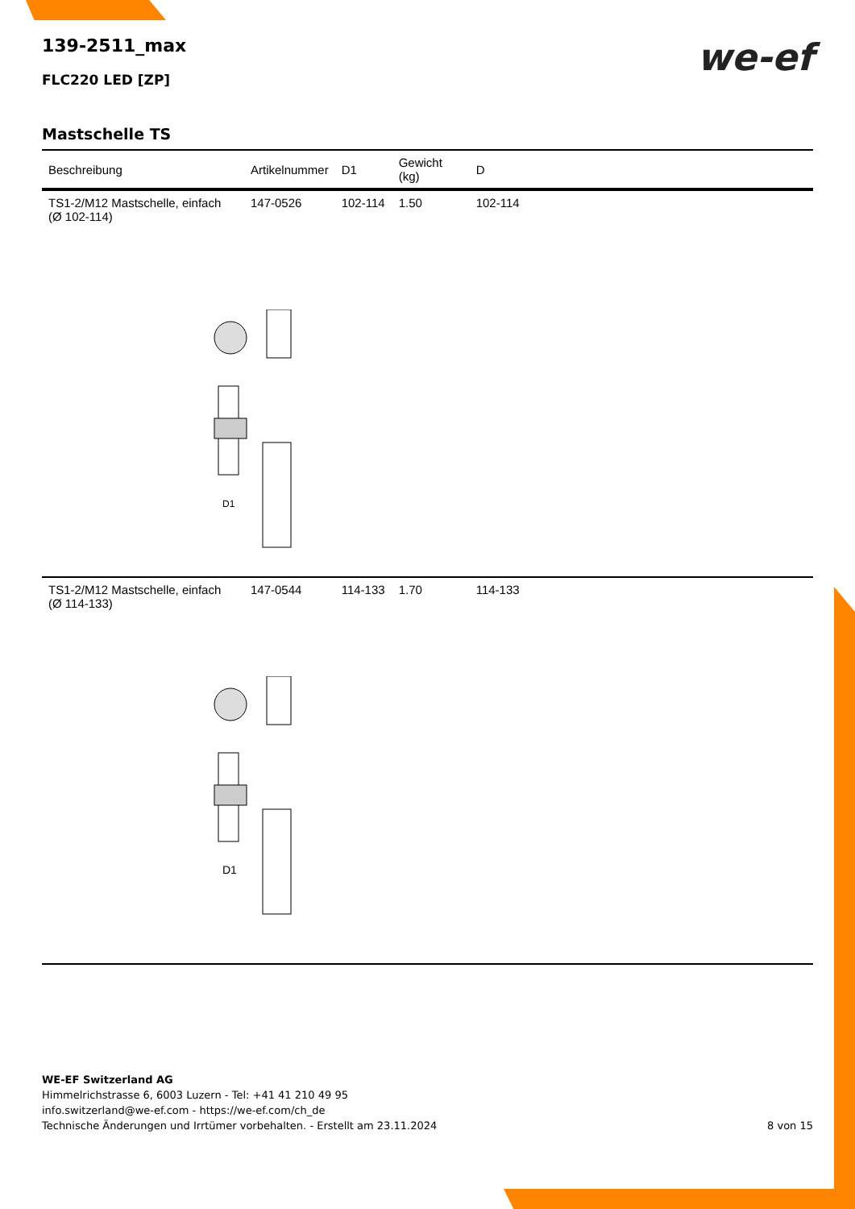we-ef
139-2511_max
FLC220 LED [ZP]
Mastschelle TS
| Beschreibung | Artikelnummer | D1 | Gewicht (kg) | D |
| --- | --- | --- | --- | --- |
| TS1-2/M12 Mastschelle, einfach (Ø 102-114) | 147-0526 | 102-114 | 1.50 | 102-114 |
| | D1 | | | |
| TS1-2/M12 Mastschelle, einfach (Ø 114-133) | 147-0544 | 114-133 | 1.70 | 114-133 |
| | D1 | | | |
WE-EF Switzerland AG
Himmelrichstrasse 6, 6003 Luzern - Tel: +41 41 210 49 95
info.switzerland@we-ef.com - https://we-ef.com/ch_de
Technische Änderungen und Irrtümer vorbehalten. - Erstellt am 23.11.2024
8 von 15